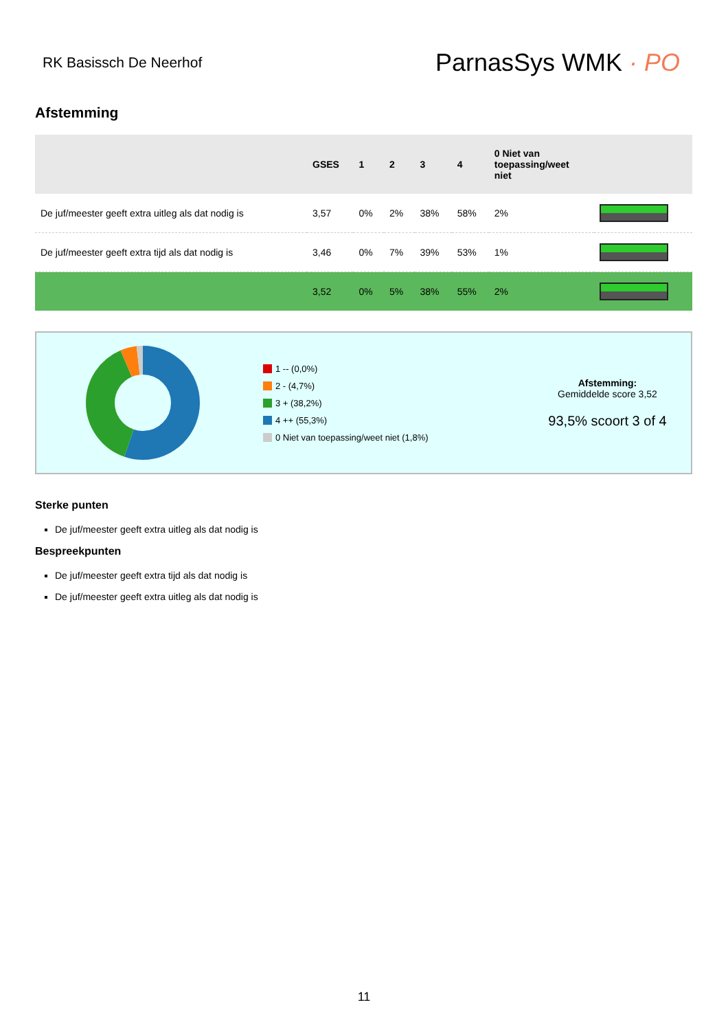RK Basissch De Neerhof
ParnasSys WMK · PO
Afstemming
| | GSES | 1 | 2 | 3 | 4 | 0 Niet van toepassing/weet niet | |
| --- | --- | --- | --- | --- | --- | --- | --- |
| De juf/meester geeft extra uitleg als dat nodig is | 3,57 | 0% | 2% | 38% | 58% | 2% | |
| De juf/meester geeft extra tijd als dat nodig is | 3,46 | 0% | 7% | 39% | 53% | 1% | |
| | 3,52 | 0% | 5% | 38% | 55% | 2% | |
1 -- (0,0%)
2 - (4,7%)
3 + (38,2%)
4 ++ (55,3%)
0 Niet van toepassing/weet niet (1,8%)
Afstemming:
Gemiddelde score 3,52
93,5% scoort 3 of 4
Sterke punten
De juf/meester geeft extra uitleg als dat nodig is
Bespreekpunten
De juf/meester geeft extra tijd als dat nodig is
De juf/meester geeft extra uitleg als dat nodig is
11